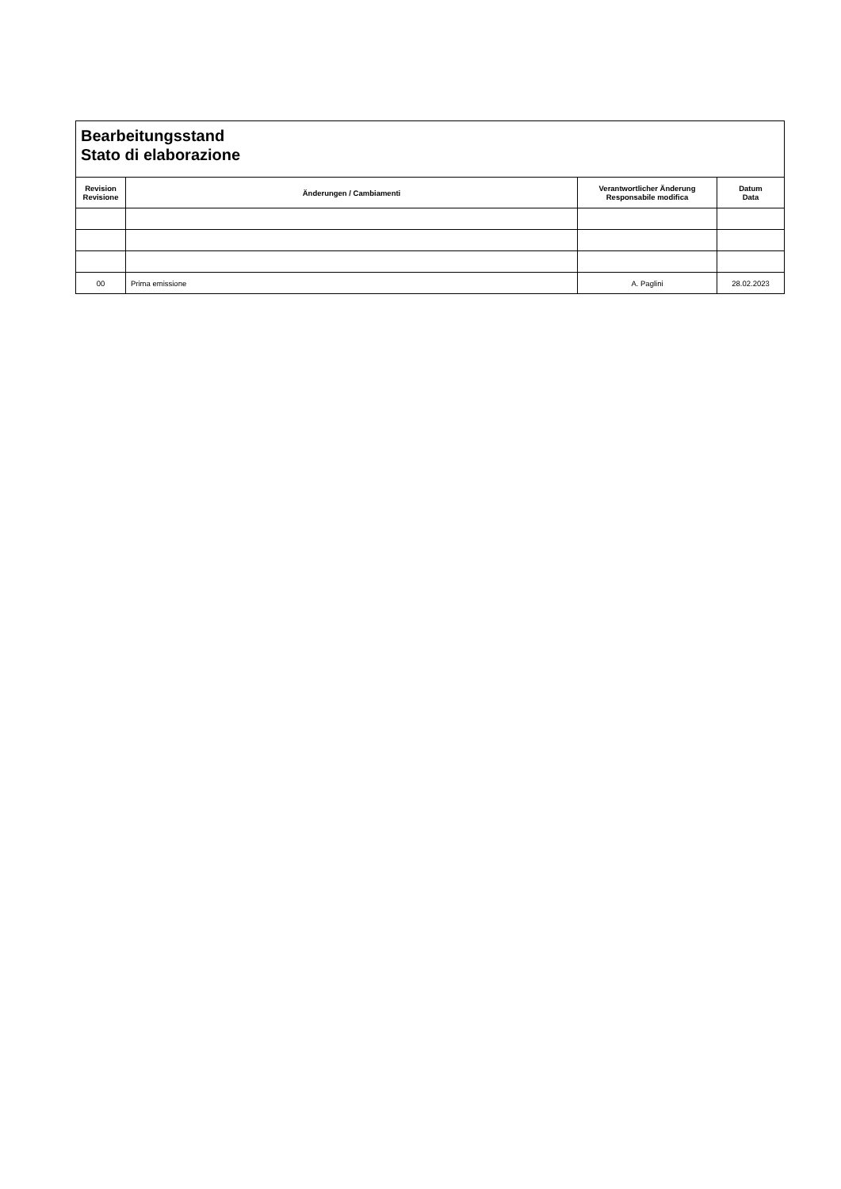| Bearbeitungsstand Stato di elaborazione | | | |
| --- | --- | --- | --- |
| Revision Revisione | Änderungen / Cambiamenti | Verantwortlicher Änderung Responsabile modifica | Datum Data |
| 00 | Prima emissione | A. Paglini | 28.02.2023 |